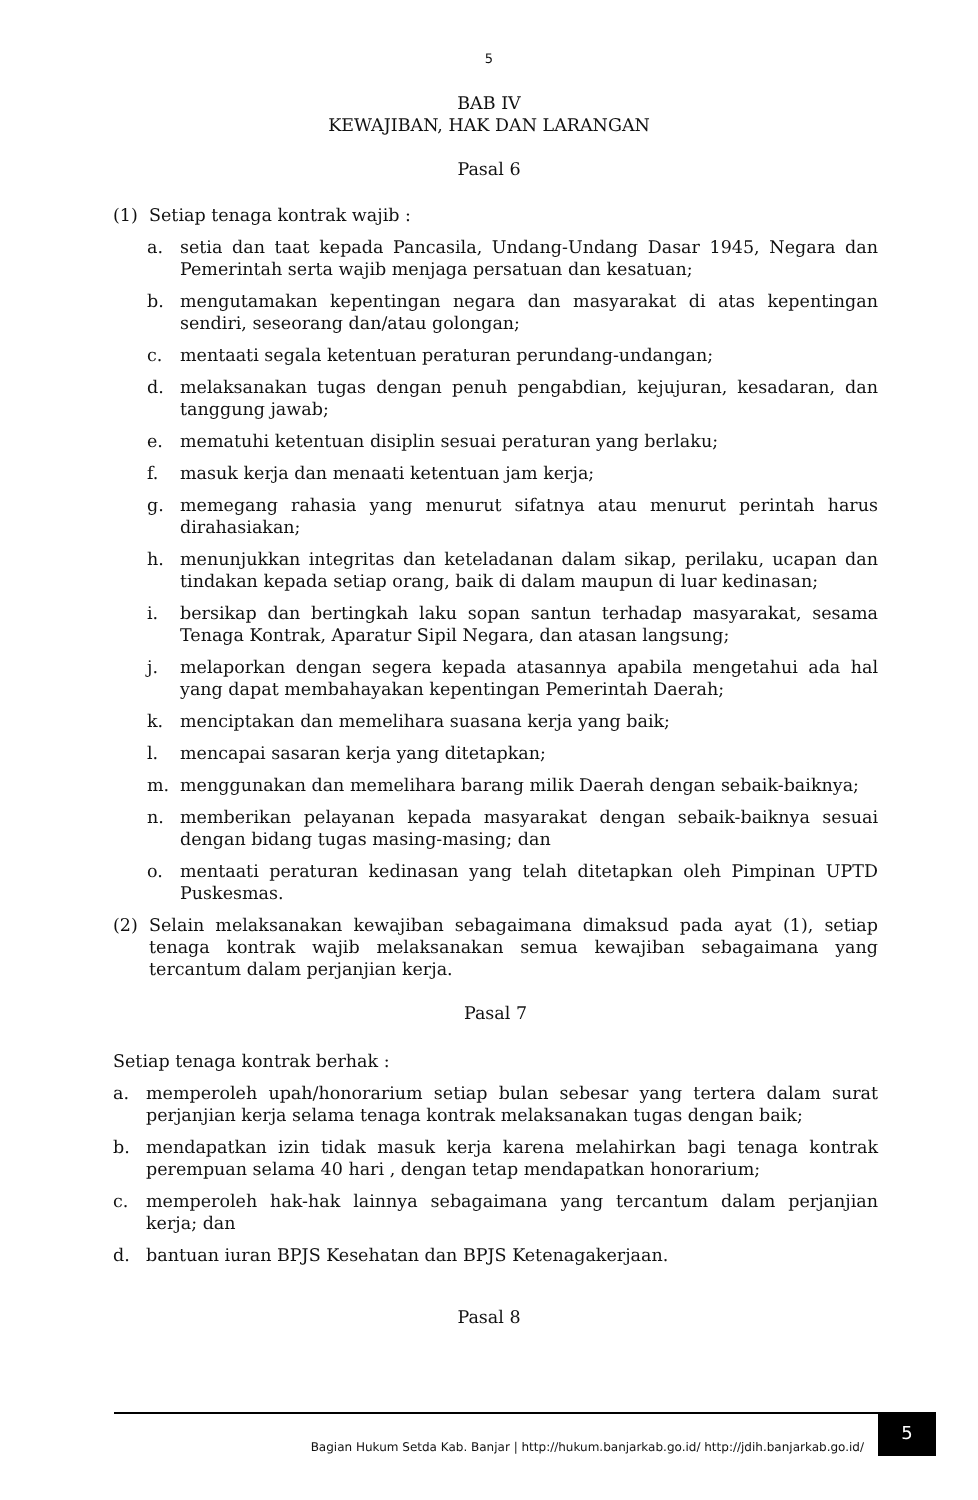5
BAB IV
KEWAJIBAN, HAK DAN LARANGAN
Pasal 6
(1) Setiap tenaga kontrak wajib :
a. setia dan taat kepada Pancasila, Undang-Undang Dasar 1945, Negara dan Pemerintah serta wajib menjaga persatuan dan kesatuan;
b. mengutamakan kepentingan negara dan masyarakat di atas kepentingan sendiri, seseorang dan/atau golongan;
c. mentaati segala ketentuan peraturan perundang-undangan;
d. melaksanakan tugas dengan penuh pengabdian, kejujuran, kesadaran, dan tanggung jawab;
e. mematuhi ketentuan disiplin sesuai peraturan yang berlaku;
f. masuk kerja dan menaati ketentuan jam kerja;
g. memegang rahasia yang menurut sifatnya atau menurut perintah harus dirahasiakan;
h. menunjukkan integritas dan keteladanan dalam sikap, perilaku, ucapan dan tindakan kepada setiap orang, baik di dalam maupun di luar kedinasan;
i. bersikap dan bertingkah laku sopan santun terhadap masyarakat, sesama Tenaga Kontrak, Aparatur Sipil Negara, dan atasan langsung;
j. melaporkan dengan segera kepada atasannya apabila mengetahui ada hal yang dapat membahayakan kepentingan Pemerintah Daerah;
k. menciptakan dan memelihara suasana kerja yang baik;
l. mencapai sasaran kerja yang ditetapkan;
m. menggunakan dan memelihara barang milik Daerah dengan sebaik-baiknya;
n. memberikan pelayanan kepada masyarakat dengan sebaik-baiknya sesuai dengan bidang tugas masing-masing; dan
o. mentaati peraturan kedinasan yang telah ditetapkan oleh Pimpinan UPTD Puskesmas.
(2) Selain melaksanakan kewajiban sebagaimana dimaksud pada ayat (1), setiap tenaga kontrak wajib melaksanakan semua kewajiban sebagaimana yang tercantum dalam perjanjian kerja.
Pasal 7
Setiap tenaga kontrak berhak :
a. memperoleh upah/honorarium setiap bulan sebesar yang tertera dalam surat perjanjian kerja selama tenaga kontrak melaksanakan tugas dengan baik;
b. mendapatkan izin tidak masuk kerja karena melahirkan bagi tenaga kontrak perempuan selama 40 hari , dengan tetap mendapatkan honorarium;
c. memperoleh hak-hak lainnya sebagaimana yang tercantum dalam perjanjian kerja; dan
d. bantuan iuran BPJS Kesehatan dan BPJS Ketenagakerjaan.
Pasal 8
Bagian Hukum Setda Kab. Banjar | http://hukum.banjarkab.go.id/ http://jdih.banjarkab.go.id/ 5